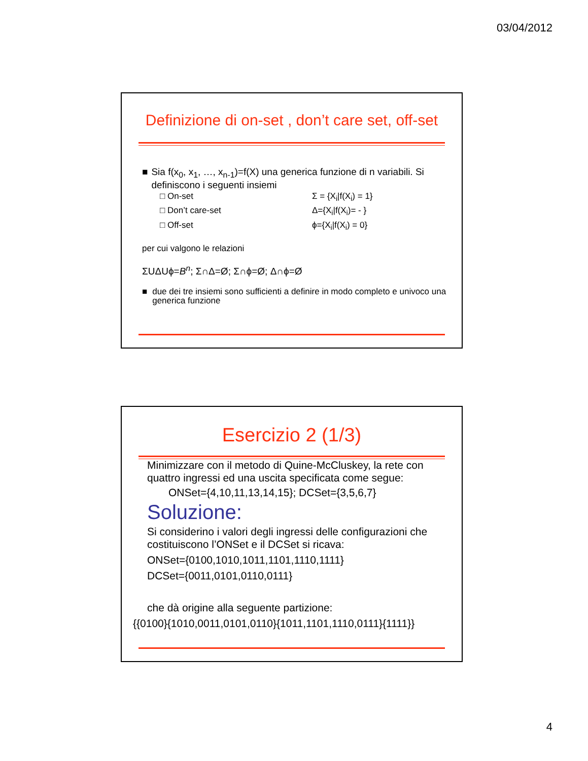03/04/2012
Definizione di on-set , don’t care set, off-set
■ Sia f(x<sub>0</sub>, x<sub>1</sub>, …, x<sub>n-1</sub>)=f(X) una generica funzione di n variabili. Si definiscono i seguenti insiemi
□ On-set Σ = {X<sub>i</sub>|f(X<sub>i</sub>) = 1}
□ Don’t care-set Δ={X<sub>i</sub>|f(X<sub>i</sub>)= - }
□ Off-set ϕ={X<sub>i</sub>|f(X<sub>i</sub>) = 0}
per cui valgono le relazioni
ΣUΔUϕ=B<sup>n</sup>; Σ∩Δ=Ø; Σ∩ϕ=Ø; Δ∩ϕ=Ø
■ due dei tre insiemi sono sufficienti a definire in modo completo e univoco una generica funzione
Esercizio 2 (1/3)
Minimizzare con il metodo di Quine-McCluskey, la rete con quattro ingressi ed una uscita specificata come segue:
ONSet={4,10,11,13,14,15}; DCSet={3,5,6,7}
Soluzione:
Si considerino i valori degli ingressi delle configurazioni che costituiscono l’ONSet e il DCSet si ricava:
ONSet={0100,1010,1011,1101,1110,1111}
DCSet={0011,0101,0110,0111}
che dà origine alla seguente partizione:
{{0100}{1010,0011,0101,0110}{1011,1101,1110,0111}{1111}}
4